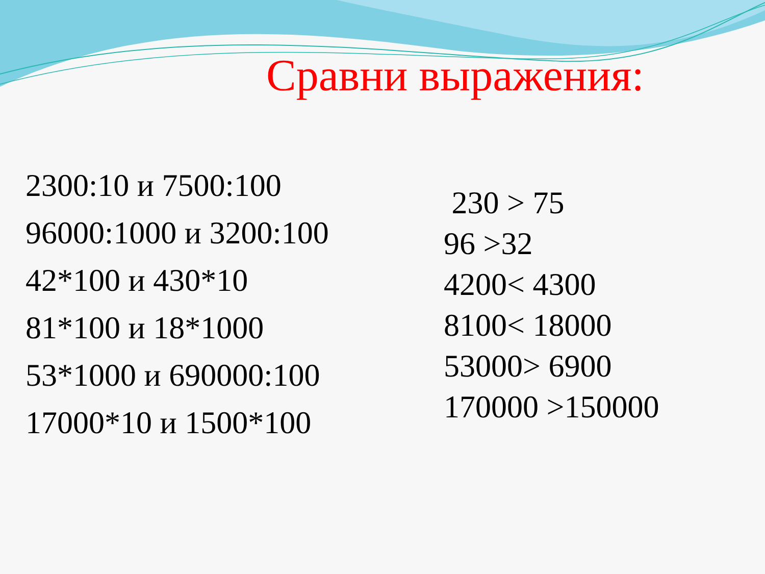Сравни выражения:
2300:10 и 7500:100
96000:1000 и 3200:100
42*100 и 430*10
81*100 и 18*1000
53*1000 и 690000:100
17000*10 и 1500*100
230 > 75
96 >32
4200< 4300
8100< 18000
53000> 6900
170000 >150000